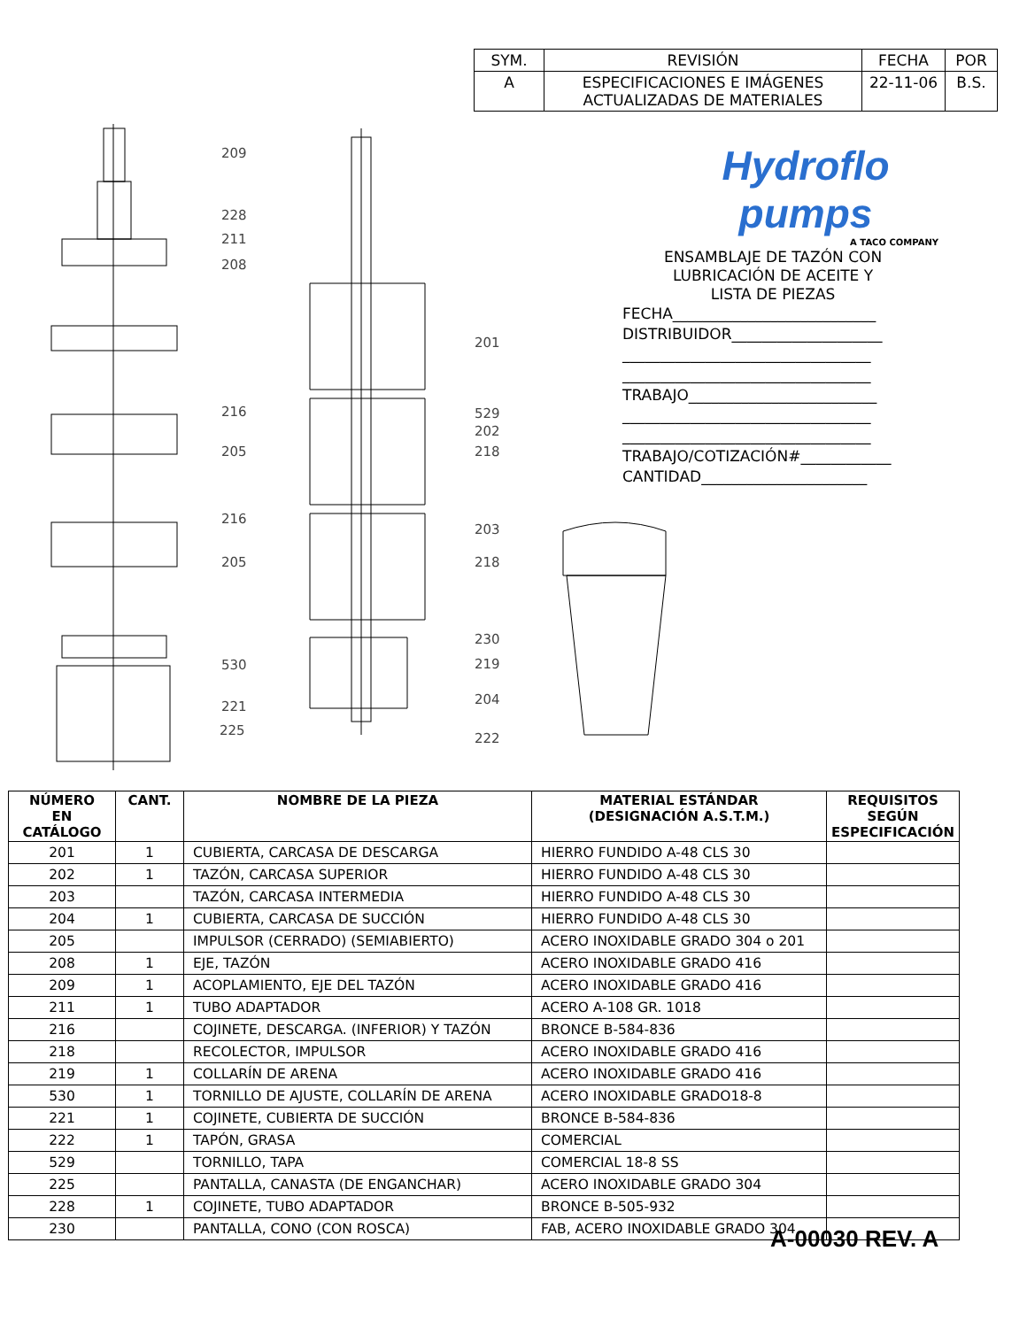| SYM. | REVISIÓN | FECHA | POR |
| A | ESPECIFICACIONES E IMÁGENES ACTUALIZADAS DE MATERIALES | 22-11-06 | B.S. |
209
228
211
208
201
216 529
202
205 218
216
203
205 218
230
530 219
204 221
225
222
Hydroflo
pumps
A TACO COMPANY
ENSAMBLAJE DE TAZÓN CON
LUBRICACIÓN DE ACEITE Y
LISTA DE PIEZAS
FECHA___________________________
DISTRIBUIDOR____________________
_________________________________
_________________________________
TRABAJO_________________________
_________________________________
_________________________________
TRABAJO/COTIZACIÓN#____________
CANTIDAD______________________
| NÚMERO EN CATÁLOGO | CANT. | NOMBRE DE LA PIEZA | MATERIAL ESTÁNDAR (DESIGNACIÓN A.S.T.M.) | REQUISITOS SEGÚN ESPECIFICACIÓN |
| --- | --- | --- | --- | --- |
| 201 | 1 | CUBIERTA, CARCASA DE DESCARGA | HIERRO FUNDIDO A-48 CLS 30 | |
| 202 | 1 | TAZÓN, CARCASA SUPERIOR | HIERRO FUNDIDO A-48 CLS 30 | |
| 203 | | TAZÓN, CARCASA INTERMEDIA | HIERRO FUNDIDO A-48 CLS 30 | |
| 204 | 1 | CUBIERTA, CARCASA DE SUCCIÓN | HIERRO FUNDIDO A-48 CLS 30 | |
| 205 | | IMPULSOR (CERRADO) (SEMIABIERTO) | ACERO INOXIDABLE GRADO 304 o 201 | |
| 208 | 1 | EJE, TAZÓN | ACERO INOXIDABLE GRADO 416 | |
| 209 | 1 | ACOPLAMIENTO, EJE DEL TAZÓN | ACERO INOXIDABLE GRADO 416 | |
| 211 | 1 | TUBO ADAPTADOR | ACERO A-108 GR. 1018 | |
| 216 | | COJINETE, DESCARGA. (INFERIOR) Y TAZÓN | BRONCE B-584-836 | |
| 218 | | RECOLECTOR, IMPULSOR | ACERO INOXIDABLE GRADO 416 | |
| 219 | 1 | COLLARÍN DE ARENA | ACERO INOXIDABLE GRADO 416 | |
| 530 | 1 | TORNILLO DE AJUSTE, COLLARÍN DE ARENA | ACERO INOXIDABLE GRADO18-8 | |
| 221 | 1 | COJINETE, CUBIERTA DE SUCCIÓN | BRONCE B-584-836 | |
| 222 | 1 | TAPÓN, GRASA | COMERCIAL | |
| 529 | | TORNILLO, TAPA | COMERCIAL 18-8 SS | |
| 225 | | PANTALLA, CANASTA (DE ENGANCHAR) | ACERO INOXIDABLE GRADO 304 | |
| 228 | 1 | COJINETE, TUBO ADAPTADOR | BRONCE B-505-932 | |
| 230 | | PANTALLA, CONO (CON ROSCA) | FAB, ACERO INOXIDABLE GRADO 304 | |
A-00030 REV. A